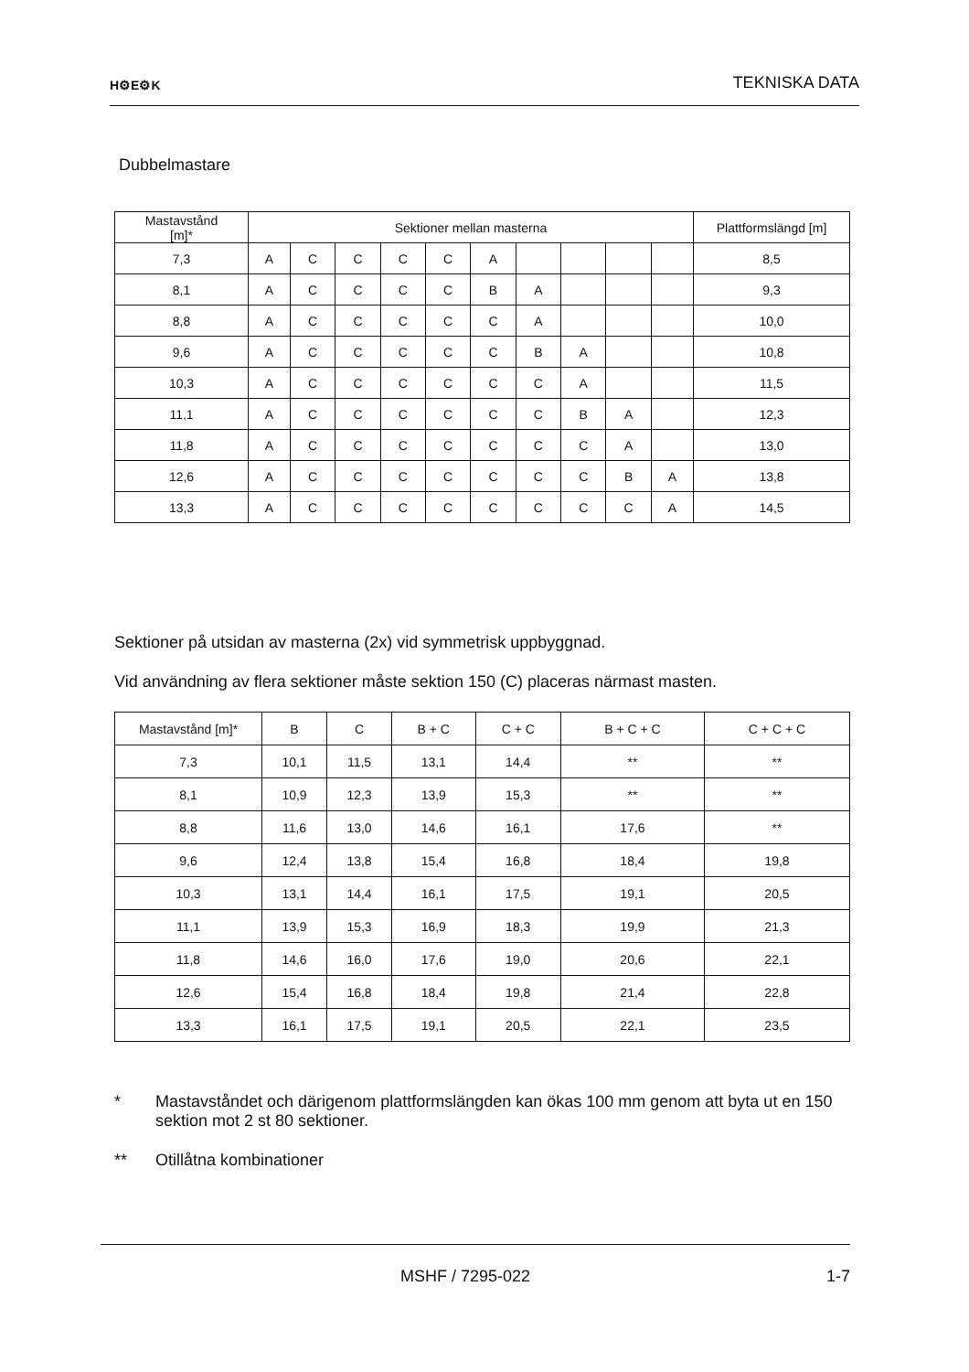H⚙E⚙K
TEKNISKA DATA
Dubbelmastare
| Mastavstånd [m]* | Sektioner mellan masterna | | | | | | | | | | Plattformslängd [m] |
| --- | --- | --- | --- | --- | --- | --- | --- | --- | --- | --- | --- |
| 7,3 | A | C | C | C | C | A | | | | | 8,5 |
| 8,1 | A | C | C | C | C | B | A | | | | 9,3 |
| 8,8 | A | C | C | C | C | C | A | | | | 10,0 |
| 9,6 | A | C | C | C | C | C | B | A | | | 10,8 |
| 10,3 | A | C | C | C | C | C | C | A | | | 11,5 |
| 11,1 | A | C | C | C | C | C | C | B | A | | 12,3 |
| 11,8 | A | C | C | C | C | C | C | C | A | | 13,0 |
| 12,6 | A | C | C | C | C | C | C | C | B | A | 13,8 |
| 13,3 | A | C | C | C | C | C | C | C | C | A | 14,5 |
Sektioner på utsidan av masterna (2x) vid symmetrisk uppbyggnad.
Vid användning av flera sektioner måste sektion 150 (C) placeras närmast masten.
| Mastavstånd [m]* | B | C | B + C | C + C | B + C + C | C + C + C |
| --- | --- | --- | --- | --- | --- | --- |
| 7,3 | 10,1 | 11,5 | 13,1 | 14,4 | ** | ** |
| 8,1 | 10,9 | 12,3 | 13,9 | 15,3 | ** | ** |
| 8,8 | 11,6 | 13,0 | 14,6 | 16,1 | 17,6 | ** |
| 9,6 | 12,4 | 13,8 | 15,4 | 16,8 | 18,4 | 19,8 |
| 10,3 | 13,1 | 14,4 | 16,1 | 17,5 | 19,1 | 20,5 |
| 11,1 | 13,9 | 15,3 | 16,9 | 18,3 | 19,9 | 21,3 |
| 11,8 | 14,6 | 16,0 | 17,6 | 19,0 | 20,6 | 22,1 |
| 12,6 | 15,4 | 16,8 | 18,4 | 19,8 | 21,4 | 22,8 |
| 13,3 | 16,1 | 17,5 | 19,1 | 20,5 | 22,1 | 23,5 |
* Mastavståndet och därigenom plattformslängden kan ökas 100 mm genom att byta ut en 150 sektion mot 2 st 80 sektioner.
** Otillåtna kombinationer
MSHF / 7295-022 1-7